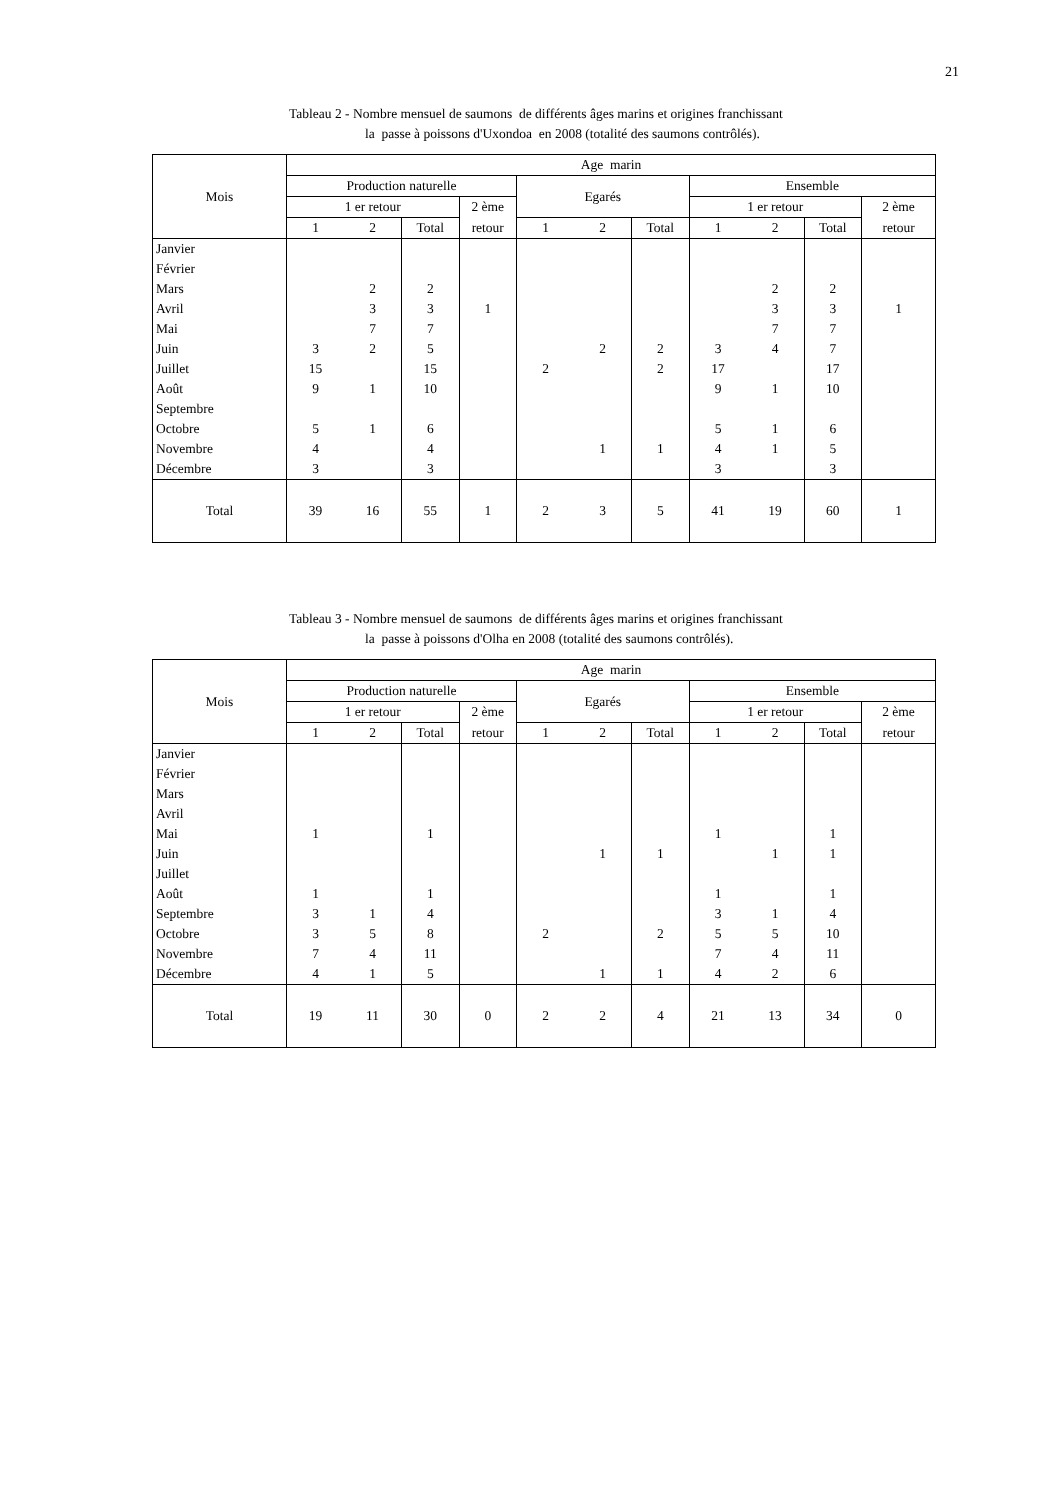21
Tableau 2 - Nombre mensuel de saumons de différents âges marins et origines franchissant
la passe à poissons d'Uxondoa en 2008 (totalité des saumons contrôlés).
| Mois | Age marin | | | | | | | | | | |
| --- | --- | --- | --- | --- | --- | --- | --- | --- | --- | --- | --- |
| | Production naturelle | | | | Egarés | | | Ensemble | | | |
| | 1 er retour | | | 2 ème | | | | 1 er retour | | | 2 ème |
| | 1 | 2 | Total | retour | 1 | 2 | Total | 1 | 2 | Total | retour |
| Janvier | | | | | | | | | | | |
| Février | | | | | | | | | | | |
| Mars | | 2 | 2 | | | | | | 2 | 2 | |
| Avril | | 3 | 3 | 1 | | | | | 3 | 3 | 1 |
| Mai | | 7 | 7 | | | | | | 7 | 7 | |
| Juin | 3 | 2 | 5 | | | 2 | 2 | 3 | 4 | 7 | |
| Juillet | 15 | | 15 | | 2 | | 2 | 17 | | 17 | |
| Août | 9 | 1 | 10 | | | | | 9 | 1 | 10 | |
| Septembre | | | | | | | | | | | |
| Octobre | 5 | 1 | 6 | | | | | 5 | 1 | 6 | |
| Novembre | 4 | | 4 | | | 1 | 1 | 4 | 1 | 5 | |
| Décembre | 3 | | 3 | | | | | 3 | | 3 | |
| Total | 39 | 16 | 55 | 1 | 2 | 3 | 5 | 41 | 19 | 60 | 1 |
Tableau 3 - Nombre mensuel de saumons de différents âges marins et origines franchissant
la passe à poissons d'Olha en 2008 (totalité des saumons contrôlés).
| Mois | Age marin | | | | | | | | | | |
| --- | --- | --- | --- | --- | --- | --- | --- | --- | --- | --- | --- |
| | Production naturelle | | | | Egarés | | | Ensemble | | | |
| | 1 er retour | | | 2 ème | | | | 1 er retour | | | 2 ème |
| | 1 | 2 | Total | retour | 1 | 2 | Total | 1 | 2 | Total | retour |
| Janvier | | | | | | | | | | | |
| Février | | | | | | | | | | | |
| Mars | | | | | | | | | | | |
| Avril | | | | | | | | | | | |
| Mai | 1 | | 1 | | | | | 1 | | 1 | |
| Juin | | | | | | 1 | 1 | | 1 | 1 | |
| Juillet | | | | | | | | | | | |
| Août | 1 | | 1 | | | | | 1 | | 1 | |
| Septembre | 3 | 1 | 4 | | | | | 3 | 1 | 4 | |
| Octobre | 3 | 5 | 8 | | 2 | | 2 | 5 | 5 | 10 | |
| Novembre | 7 | 4 | 11 | | | | | 7 | 4 | 11 | |
| Décembre | 4 | 1 | 5 | | | 1 | 1 | 4 | 2 | 6 | |
| Total | 19 | 11 | 30 | 0 | 2 | 2 | 4 | 21 | 13 | 34 | 0 |